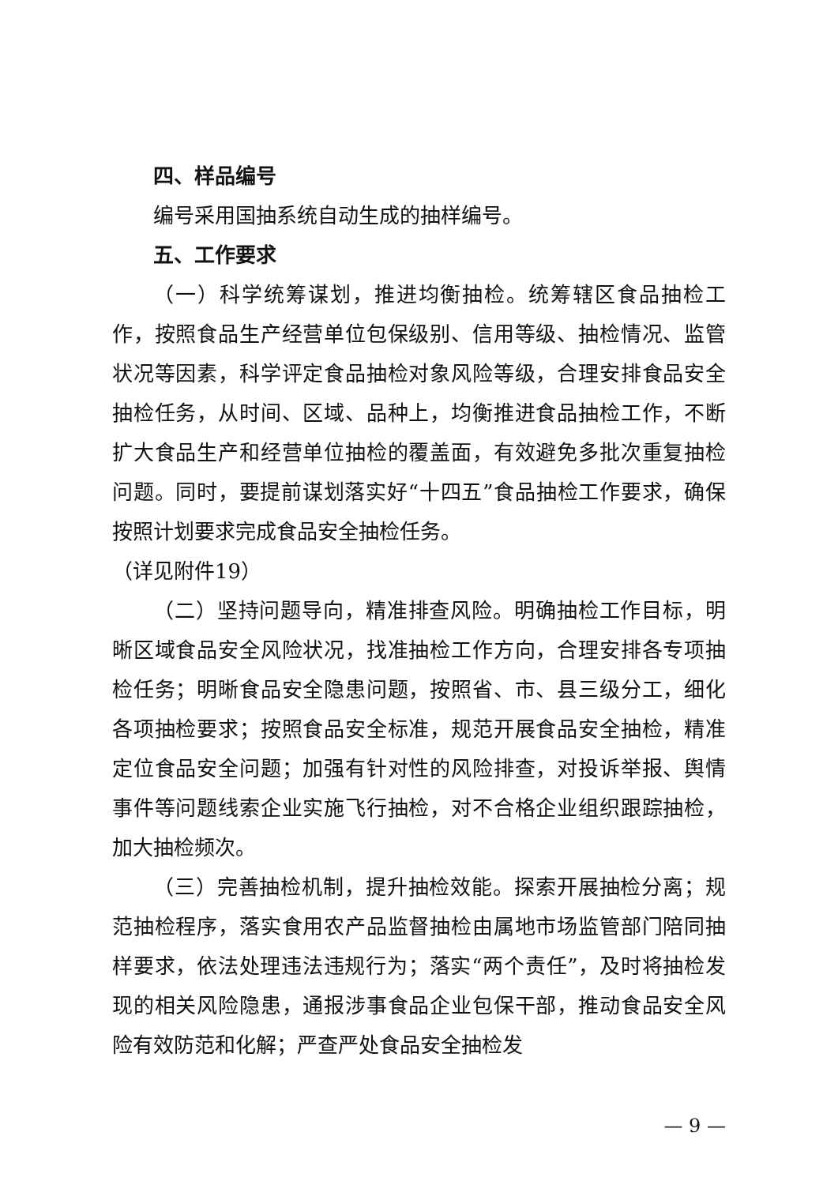四、样品编号
编号采用国抽系统自动生成的抽样编号。
五、工作要求
（一）科学统筹谋划，推进均衡抽检。统筹辖区食品抽检工作，按照食品生产经营单位包保级别、信用等级、抽检情况、监管状况等因素，科学评定食品抽检对象风险等级，合理安排食品安全抽检任务，从时间、区域、品种上，均衡推进食品抽检工作，不断扩大食品生产和经营单位抽检的覆盖面，有效避免多批次重复抽检问题。同时，要提前谋划落实好“十四五”食品抽检工作要求，确保按照计划要求完成食品安全抽检任务。
（详见附件19）
（二）坚持问题导向，精准排查风险。明确抽检工作目标，明晰区域食品安全风险状况，找准抽检工作方向，合理安排各专项抽检任务；明晰食品安全隐患问题，按照省、市、县三级分工，细化各项抽检要求；按照食品安全标准，规范开展食品安全抽检，精准定位食品安全问题；加强有针对性的风险排查，对投诉举报、舆情事件等问题线索企业实施飞行抽检，对不合格企业组织跟踪抽检，加大抽检频次。
（三）完善抽检机制，提升抽检效能。探索开展抽检分离；规范抽检程序，落实食用农产品监督抽检由属地市场监管部门陪同抽样要求，依法处理违法违规行为；落实“两个责任”，及时将抽检发现的相关风险隐患，通报涉事食品企业包保干部，推动食品安全风险有效防范和化解；严查严处食品安全抽检发
— 9 —